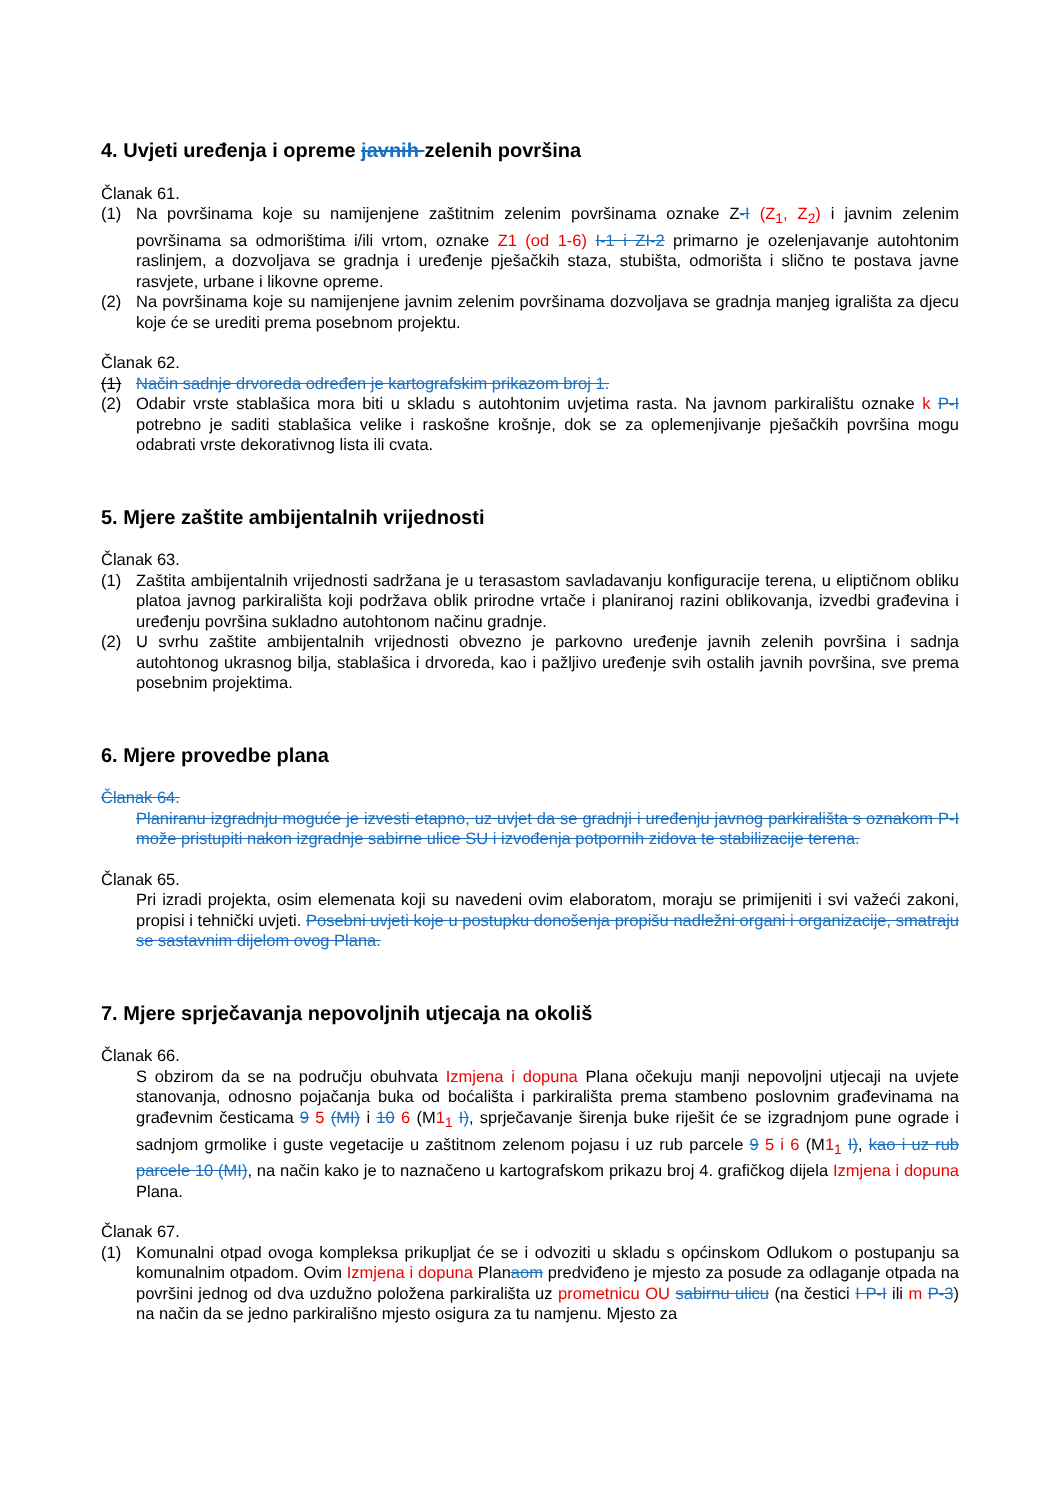4. Uvjeti uređenja i opreme javnih zelenih površina
Članak 61.
(1) Na površinama koje su namijenjene zaštitnim zelenim površinama oznake Z-I (Z<sub>1</sub>, Z<sub>2</sub>) i javnim zelenim površinama sa odmorištima i/ili vrtom, oznake Z1 (od 1-6) I-1 i ZI-2 primarno je ozelenjavanje autohtonim raslinjem, a dozvoljava se gradnja i uređenje pješačkih staza, stubišta, odmorišta i slično te postava javne rasvjete, urbane i likovne opreme.
(2) Na površinama koje su namijenjene javnim zelenim površinama dozvoljava se gradnja manjeg igrališta za djecu koje će se urediti prema posebnom projektu.
Članak 62.
(1) Način sadnje drvoreda određen je kartografskim prikazom broj 1.
(2) Odabir vrste stablašica mora biti u skladu s autohtonim uvjetima rasta. Na javnom parkiralištu oznake k P-I potrebno je saditi stablašica velike i raskošne krošnje, dok se za oplemenjivanje pješačkih površina mogu odabrati vrste dekorativnog lista ili cvata.
5. Mjere zaštite ambijentalnih vrijednosti
Članak 63.
(1) Zaštita ambijentalnih vrijednosti sadržana je u terasastom savladavanju konfiguracije terena, u eliptičnom obliku platoa javnog parkirališta koji podržava oblik prirodne vrtače i planiranoj razini oblikovanja, izvedbi građevina i uređenju površina sukladno autohtonom načinu gradnje.
(2) U svrhu zaštite ambijentalnih vrijednosti obvezno je parkovno uređenje javnih zelenih površina i sadnja autohtonog ukrasnog bilja, stablašica i drvoreda, kao i pažljivo uređenje svih ostalih javnih površina, sve prema posebnim projektima.
6. Mjere provedbe plana
Članak 64.
Planiranu izgradnju moguće je izvesti etapno, uz uvjet da se gradnji i uređenju javnog parkirališta s oznakom P-I može pristupiti nakon izgradnje sabirne ulice SU i izvođenja potpornih zidova te stabilizacije terena.
Članak 65.
Pri izradi projekta, osim elemenata koji su navedeni ovim elaboratom, moraju se primijeniti i svi važeći zakoni, propisi i tehnički uvjeti. Posebni uvjeti koje u postupku donošenja propišu nadležni organi i organizacije, smatraju se sastavnim dijelom ovog Plana.
7. Mjere sprječavanja nepovoljnih utjecaja na okoliš
Članak 66.
S obzirom da se na području obuhvata Izmjena i dopuna Plana očekuju manji nepovoljni utjecaji na uvjete stanovanja, odnosno pojačanja buka od boćališta i parkirališta prema stambeno poslovnim građevinama na građevnim česticama 9 5 (MI) i 10 6 (M1<sub>1</sub> I), sprječavanje širenja buke riješit će se izgradnjom pune ograde i sadnjom grmolike i guste vegetacije u zaštitnom zelenom pojasu i uz rub parcele 9 5 i 6 (M1<sub>1</sub> I), kao i uz rub parcele 10 (MI), na način kako je to naznačeno u kartografskom prikazu broj 4. grafičkog dijela Izmjena i dopuna Plana.
Članak 67.
(1) Komunalni otpad ovoga kompleksa prikupljat će se i odvoziti u skladu s općinskom Odlukom o postupanju sa komunalnim otpadom. Ovim Izmjena i dopuna Planaom predviđeno je mjesto za posude za odlaganje otpada na površini jednog od dva uzdužno položena parkirališta uz prometnicu OU sabirnu ulicu (na čestici I P-I ili m P-3) na način da se jedno parkirališno mjesto osigura za tu namjenu. Mjesto za